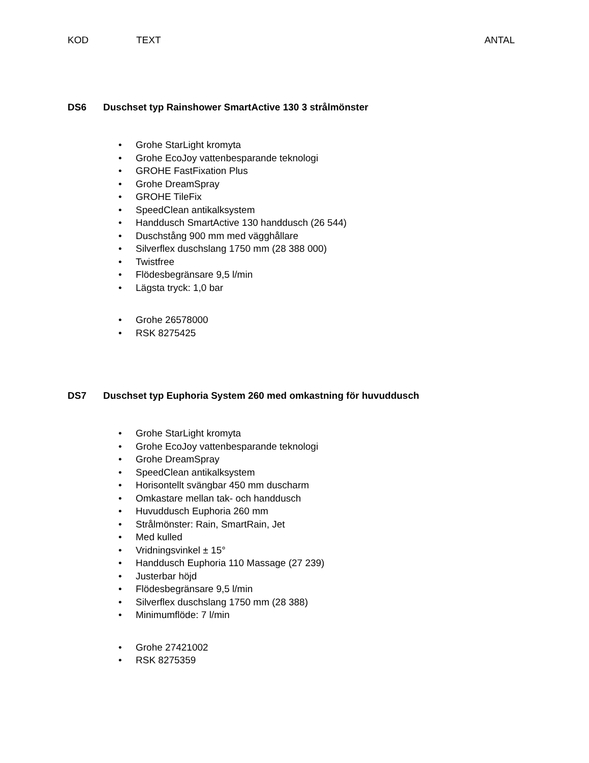KOD TEXT ANTAL
DS6 Duschset typ Rainshower SmartActive 130 3 strålmönster
• Grohe StarLight kromyta
• Grohe EcoJoy vattenbesparande teknologi
• GROHE FastFixation Plus
• Grohe DreamSpray
• GROHE TileFix
• SpeedClean antikalksystem
• Handdusch SmartActive 130 handdusch (26 544)
• Duschstång 900 mm med vägghållare
• Silverflex duschslang 1750 mm (28 388 000)
• Twistfree
• Flödesbegränsare 9,5 l/min
• Lägsta tryck: 1,0 bar
• Grohe 26578000
• RSK 8275425
DS7 Duschset typ Euphoria System 260 med omkastning för huvuddusch
• Grohe StarLight kromyta
• Grohe EcoJoy vattenbesparande teknologi
• Grohe DreamSpray
• SpeedClean antikalksystem
• Horisontellt svängbar 450 mm duscharm
• Omkastare mellan tak- och handdusch
• Huvuddusch Euphoria 260 mm
• Strålmönster: Rain, SmartRain, Jet
• Med kulled
• Vridningsvinkel ± 15°
• Handdusch Euphoria 110 Massage (27 239)
• Justerbar höjd
• Flödesbegränsare 9,5 l/min
• Silverflex duschslang 1750 mm (28 388)
• Minimumflöde: 7 l/min
• Grohe 27421002
• RSK 8275359